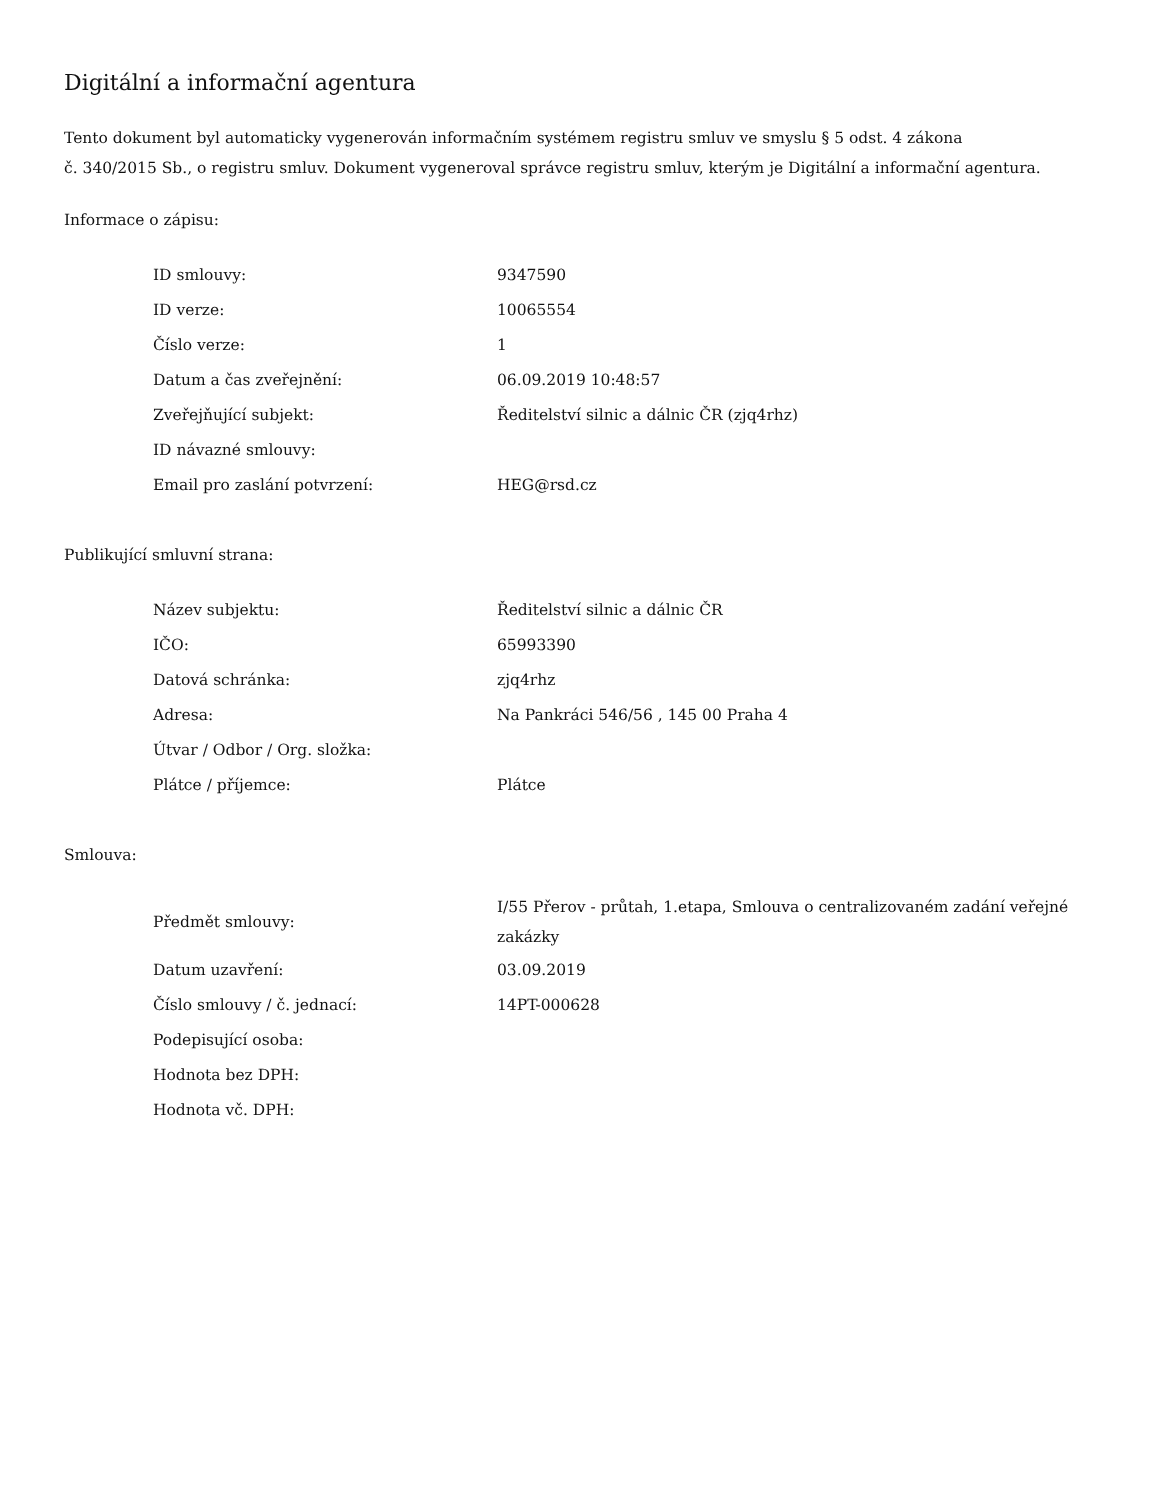Digitální a informační agentura
Tento dokument byl automaticky vygenerován informačním systémem registru smluv ve smyslu § 5 odst. 4 zákona
č. 340/2015 Sb., o registru smluv. Dokument vygeneroval správce registru smluv, kterým je Digitální a informační agentura.
Informace o zápisu:
| ID smlouvy: | 9347590 |
| ID verze: | 10065554 |
| Číslo verze: | 1 |
| Datum a čas zveřejnění: | 06.09.2019 10:48:57 |
| Zveřejňující subjekt: | Ředitelství silnic a dálnic ČR (zjq4rhz) |
| ID návazné smlouvy: | |
| Email pro zaslání potvrzení: | HEG@rsd.cz |
Publikující smluvní strana:
| Název subjektu: | Ředitelství silnic a dálnic ČR |
| IČO: | 65993390 |
| Datová schránka: | zjq4rhz |
| Adresa: | Na Pankráci 546/56 , 145 00 Praha 4 |
| Útvar / Odbor / Org. složka: | |
| Plátce / příjemce: | Plátce |
Smlouva:
| Předmět smlouvy: | I/55 Přerov - průtah, 1.etapa, Smlouva o centralizovaném zadání veřejné zakázky |
| Datum uzavření: | 03.09.2019 |
| Číslo smlouvy / č. jednací: | 14PT-000628 |
| Podepisující osoba: | |
| Hodnota bez DPH: | |
| Hodnota vč. DPH: | |